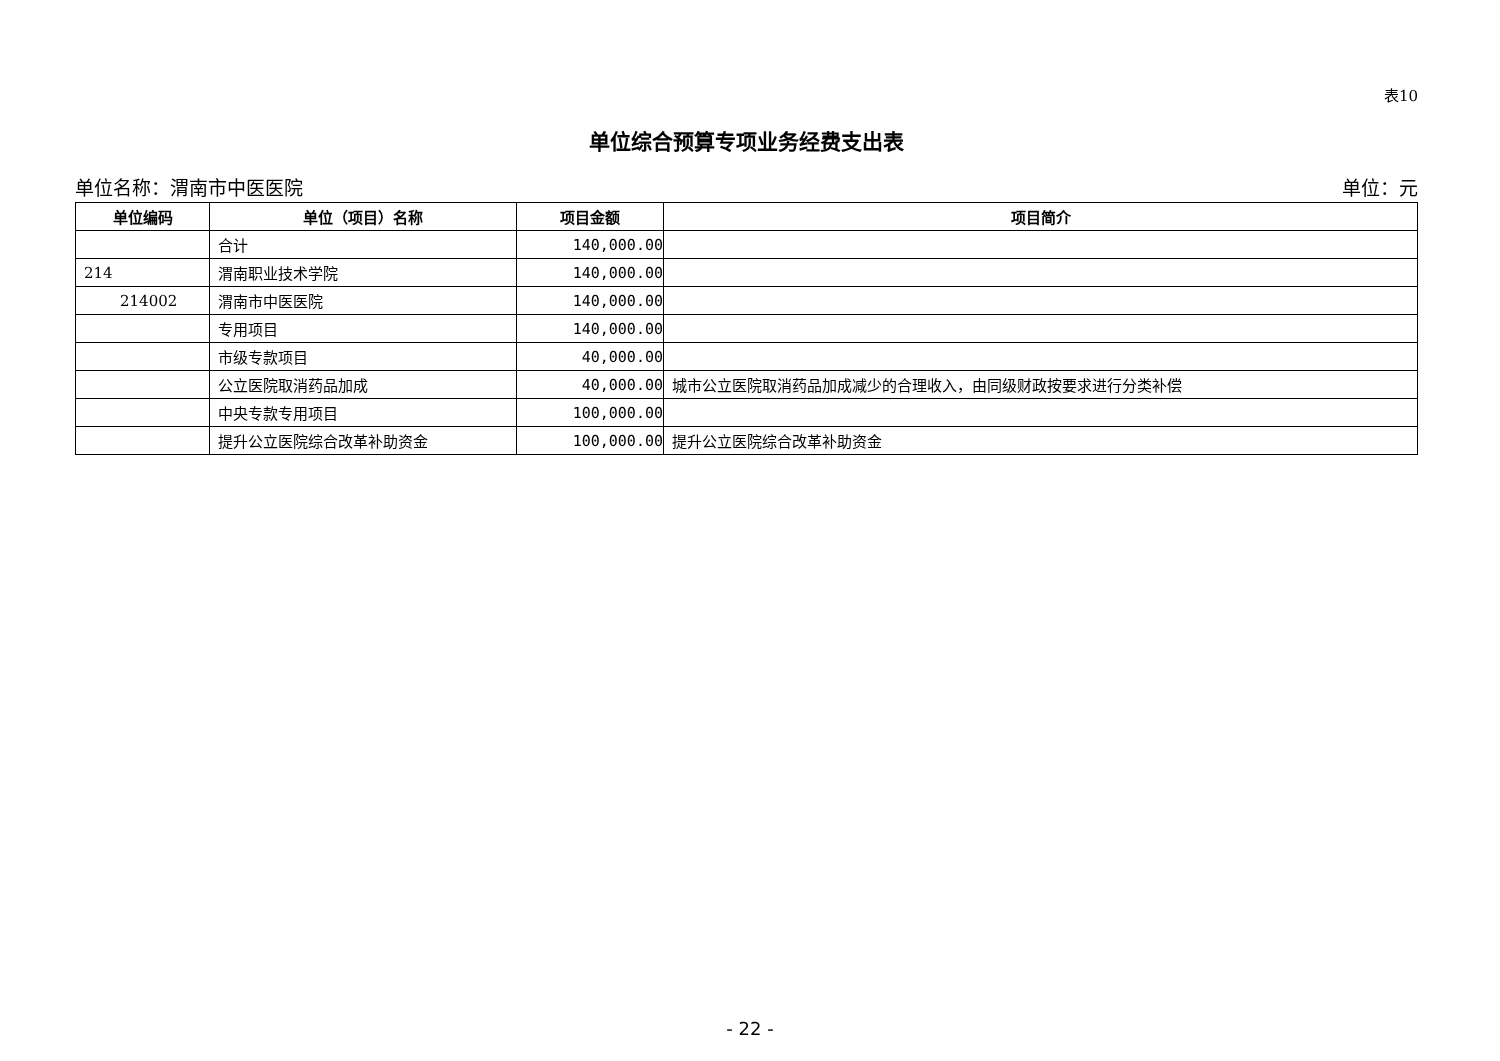表10
单位综合预算专项业务经费支出表
单位名称：渭南市中医医院 单位：元
| 单位编码 | 单位（项目）名称 | 项目金额 | 项目简介 |
| --- | --- | --- | --- |
| | 合计 | 140,000.00 | |
| 214 | 渭南职业技术学院 | 140,000.00 | |
| 214002 | 渭南市中医医院 | 140,000.00 | |
| | 专用项目 | 140,000.00 | |
| | 市级专款项目 | 40,000.00 | |
| | 公立医院取消药品加成 | 40,000.00 | 城市公立医院取消药品加成减少的合理收入，由同级财政按要求进行分类补偿 |
| | 中央专款专用项目 | 100,000.00 | |
| | 提升公立医院综合改革补助资金 | 100,000.00 | 提升公立医院综合改革补助资金 |
- 22 -